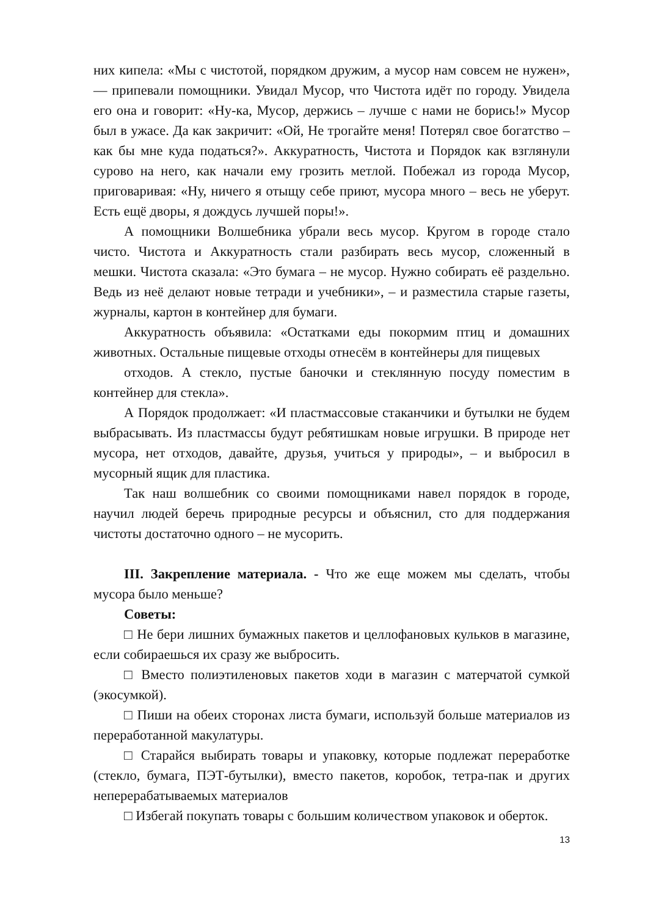них кипела: «Мы с чистотой, порядком дружим, а мусор нам совсем не нужен», — припевали помощники. Увидал Мусор, что Чистота идёт по городу. Увидела его она и говорит: «Ну-ка, Мусор, держись – лучше с нами не борись!» Мусор был в ужасе. Да как закричит: «Ой, Не трогайте меня! Потерял свое богатство – как бы мне куда податься?». Аккуратность, Чистота и Порядок как взглянули сурово на него, как начали ему грозить метлой. Побежал из города Мусор, приговаривая: «Ну, ничего я отыщу себе приют, мусора много – весь не уберут. Есть ещё дворы, я дождусь лучшей поры!».
А помощники Волшебника убрали весь мусор. Кругом в городе стало чисто. Чистота и Аккуратность стали разбирать весь мусор, сложенный в мешки. Чистота сказала: «Это бумага – не мусор. Нужно собирать её раздельно. Ведь из неё делают новые тетради и учебники», – и разместила старые газеты, журналы, картон в контейнер для бумаги.
Аккуратность объявила: «Остатками еды покормим птиц и домашних животных. Остальные пищевые отходы отнесём в контейнеры для пищевых
отходов. А стекло, пустые баночки и стеклянную посуду поместим в контейнер для стекла».
А Порядок продолжает: «И пластмассовые стаканчики и бутылки не будем выбрасывать. Из пластмассы будут ребятишкам новые игрушки. В природе нет мусора, нет отходов, давайте, друзья, учиться у природы», – и выбросил в мусорный ящик для пластика.
Так наш волшебник со своими помощниками навел порядок в городе, научил людей беречь природные ресурсы и объяснил, сто для поддержания чистоты достаточно одного – не мусорить.
III. Закрепление материала. - Что же еще можем мы сделать, чтобы мусора было меньше?
Советы:
□ Не бери лишних бумажных пакетов и целлофановых кульков в магазине, если собираешься их сразу же выбросить.
□ Вместо полиэтиленовых пакетов ходи в магазин с матерчатой сумкой (экосумкой).
□ Пиши на обеих сторонах листа бумаги, используй больше материалов из переработанной макулатуры.
□ Старайся выбирать товары и упаковку, которые подлежат переработке (стекло, бумага, ПЭТ-бутылки), вместо пакетов, коробок, тетра-пак и других неперерабатываемых материалов
□ Избегай покупать товары с большим количеством упаковок и оберток.
13